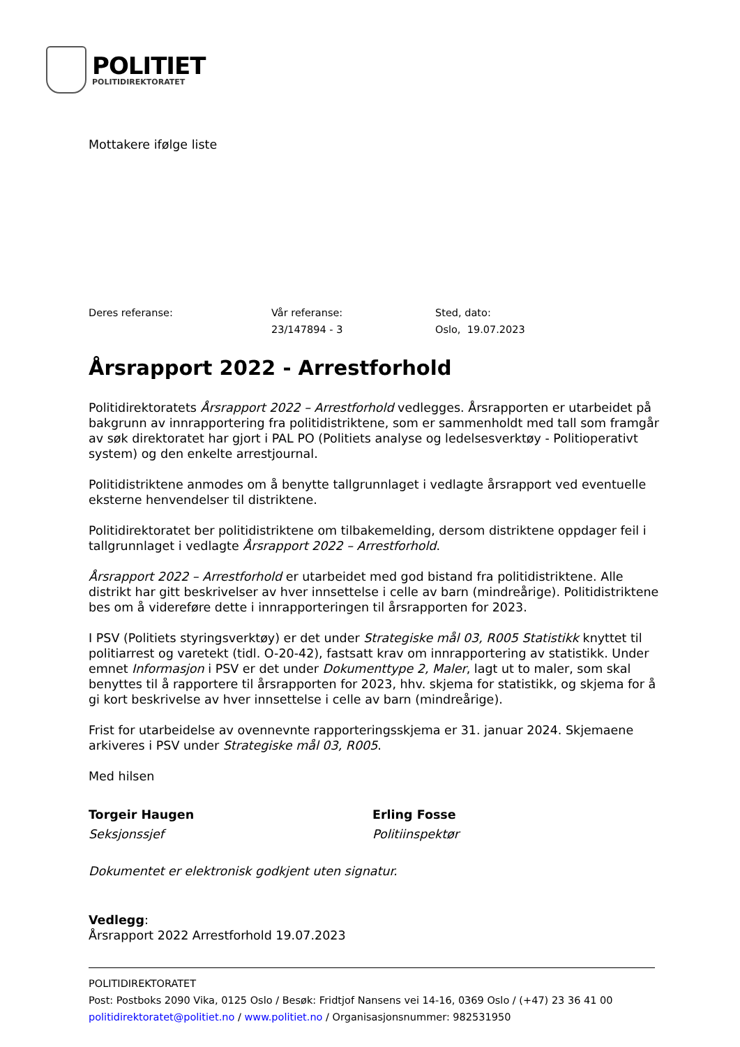POLITIET
POLITIDIREKTORATET
Mottakere ifølge liste
Deres referanse: Vår referanse:
23/147894 - 3
Sted, dato:
Oslo, 19.07.2023
Årsrapport 2022 - Arrestforhold
Politidirektoratets Årsrapport 2022 – Arrestforhold vedlegges. Årsrapporten er utarbeidet på bakgrunn av innrapportering fra politidistriktene, som er sammenholdt med tall som framgår av søk direktoratet har gjort i PAL PO (Politiets analyse og ledelsesverktøy - Politioperativt system) og den enkelte arrestjournal.
Politidistriktene anmodes om å benytte tallgrunnlaget i vedlagte årsrapport ved eventuelle eksterne henvendelser til distriktene.
Politidirektoratet ber politidistriktene om tilbakemelding, dersom distriktene oppdager feil i tallgrunnlaget i vedlagte Årsrapport 2022 – Arrestforhold.
Årsrapport 2022 – Arrestforhold er utarbeidet med god bistand fra politidistriktene. Alle distrikt har gitt beskrivelser av hver innsettelse i celle av barn (mindreårige). Politidistriktene bes om å videreføre dette i innrapporteringen til årsrapporten for 2023.
I PSV (Politiets styringsverktøy) er det under Strategiske mål 03, R005 Statistikk knyttet til politiarrest og varetekt (tidl. O-20-42), fastsatt krav om innrapportering av statistikk. Under emnet Informasjon i PSV er det under Dokumenttype 2, Maler, lagt ut to maler, som skal benyttes til å rapportere til årsrapporten for 2023, hhv. skjema for statistikk, og skjema for å gi kort beskrivelse av hver innsettelse i celle av barn (mindreårige).
Frist for utarbeidelse av ovennevnte rapporteringsskjema er 31. januar 2024. Skjemaene arkiveres i PSV under Strategiske mål 03, R005.
Med hilsen
Torgeir Haugen
Seksjonssjef
Erling Fosse
Politiinspektør
Dokumentet er elektronisk godkjent uten signatur.
Vedlegg:
Årsrapport 2022 Arrestforhold 19.07.2023
POLITIDIREKTORATET
Post: Postboks 2090 Vika, 0125 Oslo / Besøk: Fridtjof Nansens vei 14-16, 0369 Oslo / (+47) 23 36 41 00
politidirektoratet@politiet.no / www.politiet.no / Organisasjonsnummer: 982531950